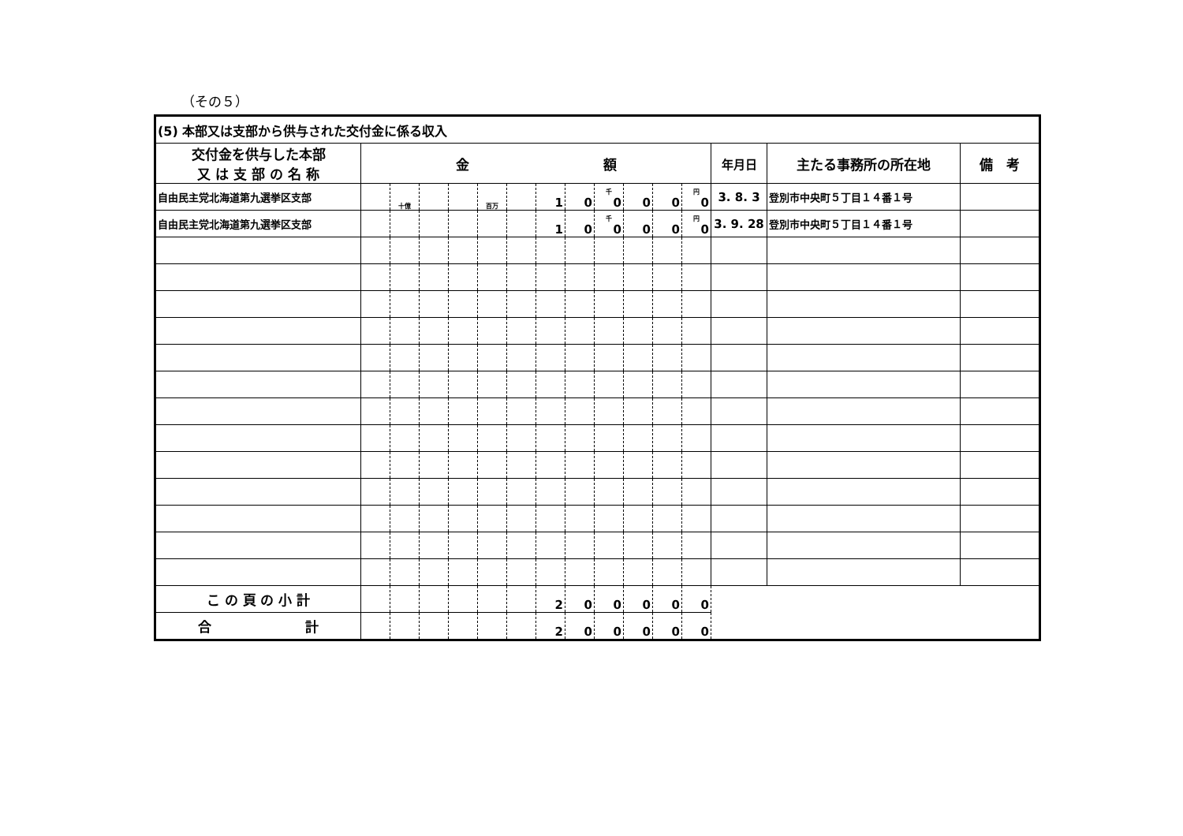（その５）
| (5) 本部又は支部から供与された交付金に係る収入 | | | | | | | | | | | | | | | | |
| 交付金を供与した本部 又 は 支 部 の 名 称 | 金 額 | | | | | | | | | | | | 年月日 | 主たる事務所の所在地 | 備 考 | |
| 自由民主党北海道第九選挙区支部 | | 十億 | | | 百万 | | 1 | 0 | 千 0 | 0 | 0 | 円 0 | 3. 8. 3 | 登別市中央町５丁目１４番１号 | | |
| 自由民主党北海道第九選挙区支部 | | | | | | | 1 | 0 | 千 0 | 0 | 0 | 円 0 | 3. 9. 28 | 登別市中央町５丁目１４番１号 | | |
| こ の 頁 の 小 計 | | | | | | | 2 | 0 | 0 | 0 | 0 | 0 | | | | |
| 合 計 | | | | | | | 2 | 0 | 0 | 0 | 0 | 0 | | | | |